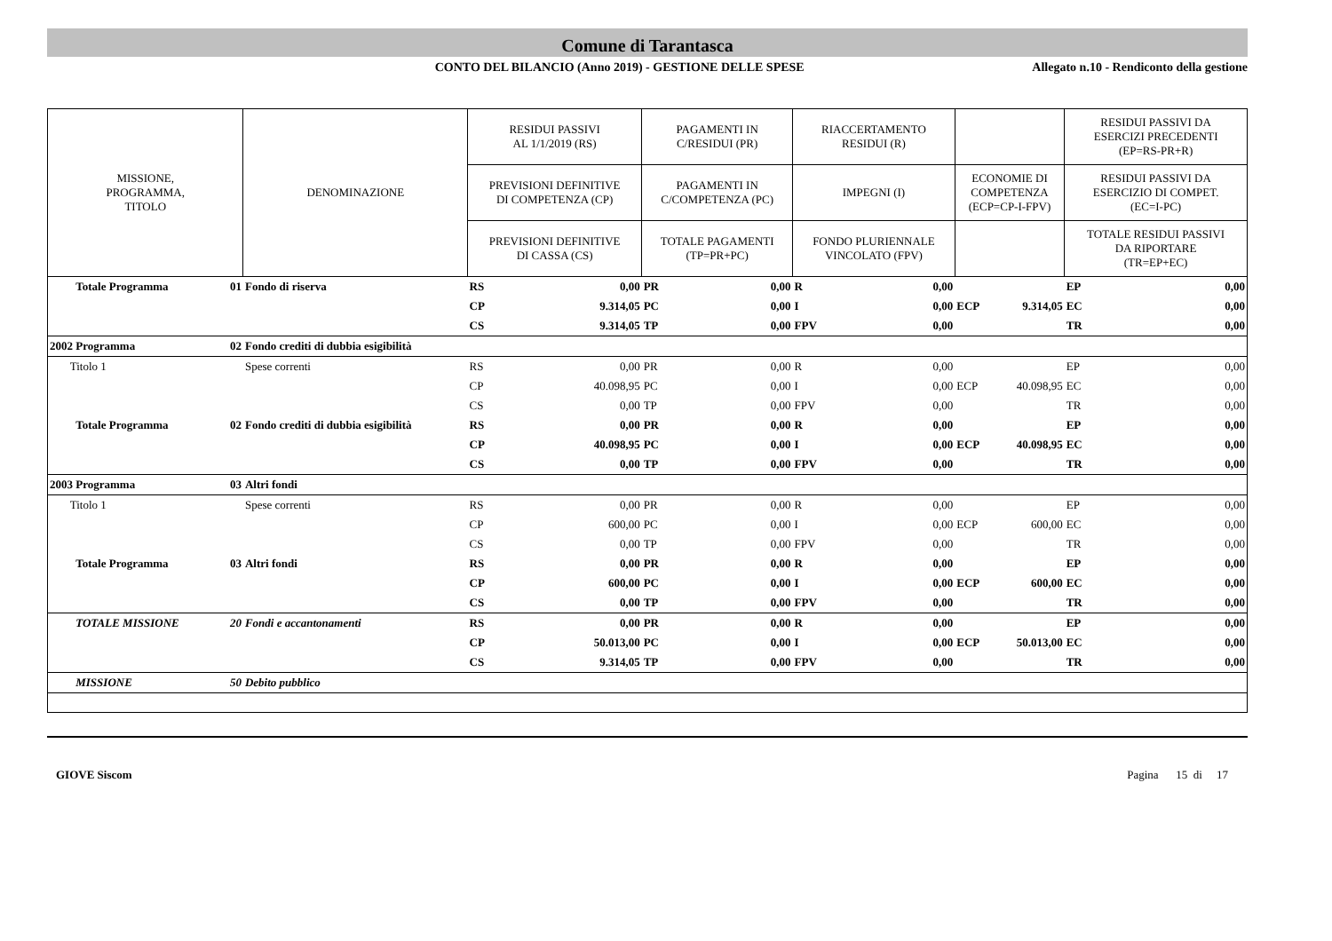Comune di Tarantasca
CONTO DEL BILANCIO (Anno 2019) - GESTIONE DELLE SPESE
Allegato n.10 - Rendiconto della gestione
| MISSIONE, PROGRAMMA, TITOLO | | DENOMINAZIONE | RESIDUI PASSIVI AL 1/1/2019 (RS) | | PAGAMENTI IN C/RESIDUI (PR) | | RIACCERTAMENTO RESIDUI (R) | | | | RESIDUI PASSIVI DA ESERCIZI PRECEDENTI (EP=RS-PR+R) | |
| --- | --- | --- | --- | --- | --- | --- | --- | --- | --- | --- | --- | --- |
| | | | PREVISIONI DEFINITIVE DI COMPETENZA (CP) | | PAGAMENTI IN C/COMPETENZA (PC) | | IMPEGNI (I) | | ECONOMIE DI COMPETENZA (ECP=CP-I-FPV) | | RESIDUI PASSIVI DA ESERCIZIO DI COMPET. (EC=I-PC) | |
| | | | PREVISIONI DEFINITIVE DI CASSA (CS) | | TOTALE PAGAMENTI (TP=PR+PC) | | FONDO PLURIENNALE VINCOLATO (FPV) | | | | TOTALE RESIDUI PASSIVI DA RIPORTARE (TR=EP+EC) | |
| Totale Programma | 01 | Fondo di riserva | RS | 0,00 | PR | 0,00 | R | 0,00 | | | EP | 0,00 |
| | | | CP | 9.314,05 | PC | 0,00 | I | 0,00 | ECP | 9.314,05 | EC | 0,00 |
| | | | CS | 9.314,05 | TP | 0,00 | FPV | 0,00 | | | TR | 0,00 |
| 2002 Programma | 02 | Fondo crediti di dubbia esigibilità | | | | | | | | | | |
| Titolo 1 | | Spese correnti | RS | 0,00 | PR | 0,00 | R | 0,00 | | | EP | 0,00 |
| | | | CP | 40.098,95 | PC | 0,00 | I | 0,00 | ECP | 40.098,95 | EC | 0,00 |
| | | | CS | 0,00 | TP | 0,00 | FPV | 0,00 | | | TR | 0,00 |
| Totale Programma | 02 | Fondo crediti di dubbia esigibilità | RS | 0,00 | PR | 0,00 | R | 0,00 | | | EP | 0,00 |
| | | | CP | 40.098,95 | PC | 0,00 | I | 0,00 | ECP | 40.098,95 | EC | 0,00 |
| | | | CS | 0,00 | TP | 0,00 | FPV | 0,00 | | | TR | 0,00 |
| 2003 Programma | 03 | Altri fondi | | | | | | | | | | |
| Titolo 1 | | Spese correnti | RS | 0,00 | PR | 0,00 | R | 0,00 | | | EP | 0,00 |
| | | | CP | 600,00 | PC | 0,00 | I | 0,00 | ECP | 600,00 | EC | 0,00 |
| | | | CS | 0,00 | TP | 0,00 | FPV | 0,00 | | | TR | 0,00 |
| Totale Programma | 03 | Altri fondi | RS | 0,00 | PR | 0,00 | R | 0,00 | | | EP | 0,00 |
| | | | CP | 600,00 | PC | 0,00 | I | 0,00 | ECP | 600,00 | EC | 0,00 |
| | | | CS | 0,00 | TP | 0,00 | FPV | 0,00 | | | TR | 0,00 |
| TOTALE MISSIONE | 20 | Fondi e accantonamenti | RS | 0,00 | PR | 0,00 | R | 0,00 | | | EP | 0,00 |
| | | | CP | 50.013,00 | PC | 0,00 | I | 0,00 | ECP | 50.013,00 | EC | 0,00 |
| | | | CS | 9.314,05 | TP | 0,00 | FPV | 0,00 | | | TR | 0,00 |
| MISSIONE | 50 | Debito pubblico | | | | | | | | | | |
GIOVE Siscom Pagina 15 di 17